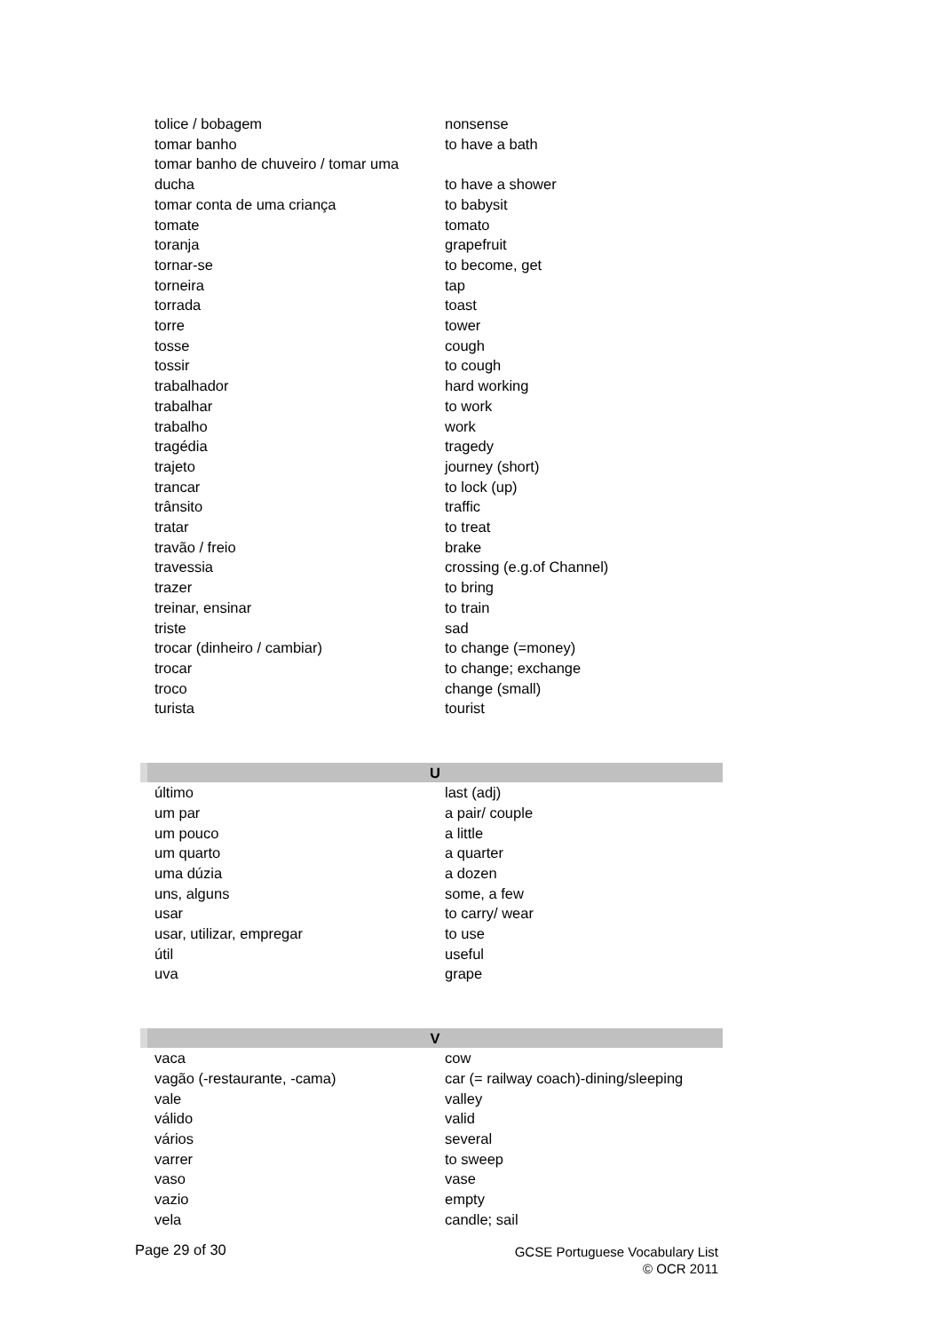| tolice / bobagem | nonsense |
| tomar banho | to have a bath |
| tomar banho de chuveiro / tomar uma ducha | to have a shower |
| tomar conta de uma criança | to babysit |
| tomate | tomato |
| toranja | grapefruit |
| tornar-se | to become, get |
| torneira | tap |
| torrada | toast |
| torre | tower |
| tosse | cough |
| tossir | to cough |
| trabalhador | hard working |
| trabalhar | to work |
| trabalho | work |
| tragédia | tragedy |
| trajeto | journey (short) |
| trancar | to lock (up) |
| trânsito | traffic |
| tratar | to treat |
| travão / freio | brake |
| travessia | crossing (e.g.of Channel) |
| trazer | to bring |
| treinar, ensinar | to train |
| triste | sad |
| trocar (dinheiro / cambiar) | to change (=money) |
| trocar | to change; exchange |
| troco | change (small) |
| turista | tourist |
| U | |
| último | last (adj) |
| um par | a pair/ couple |
| um pouco | a little |
| um quarto | a quarter |
| uma dúzia | a dozen |
| uns, alguns | some, a few |
| usar | to carry/ wear |
| usar, utilizar, empregar | to use |
| útil | useful |
| uva | grape |
| V | |
| vaca | cow |
| vagão (-restaurante, -cama) | car (= railway coach)-dining/sleeping |
| vale | valley |
| válido | valid |
| vários | several |
| varrer | to sweep |
| vaso | vase |
| vazio | empty |
| vela | candle; sail |
Page 29 of 30
GCSE Portuguese Vocabulary List
© OCR 2011